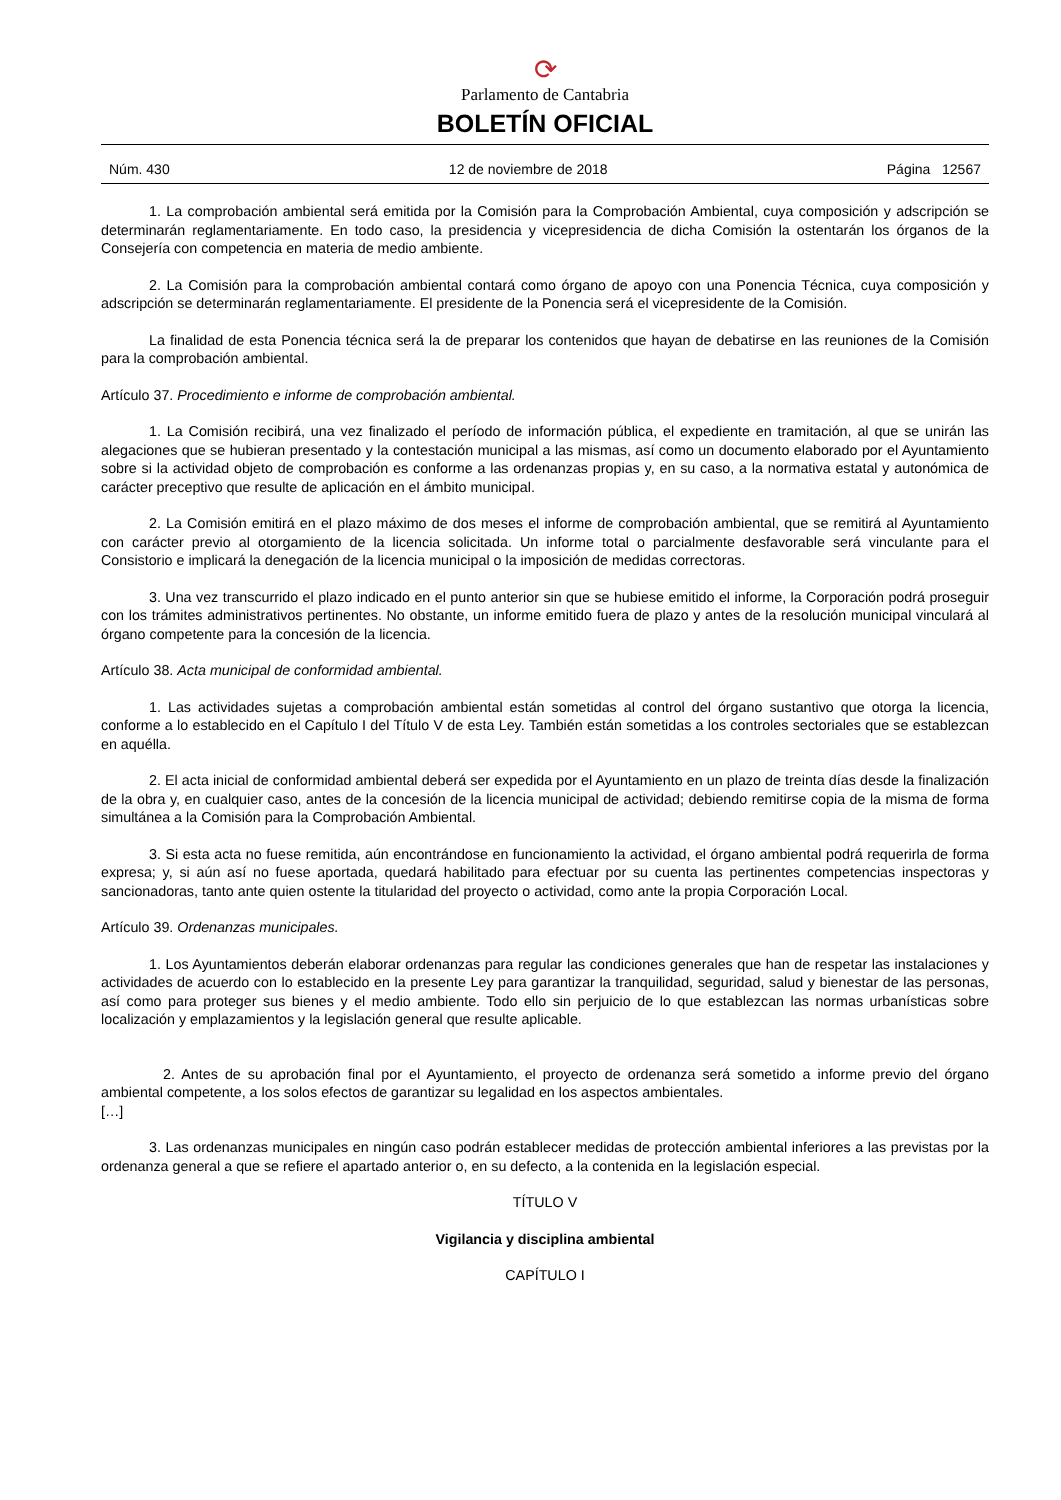⟳
Parlamento de Cantabria
BOLETÍN OFICIAL
Núm. 430 12 de noviembre de 2018 Página 12567
1. La comprobación ambiental será emitida por la Comisión para la Comprobación Ambiental, cuya composición y adscripción se determinarán reglamentariamente. En todo caso, la presidencia y vicepresidencia de dicha Comisión la ostentarán los órganos de la Consejería con competencia en materia de medio ambiente.
2. La Comisión para la comprobación ambiental contará como órgano de apoyo con una Ponencia Técnica, cuya composición y adscripción se determinarán reglamentariamente. El presidente de la Ponencia será el vicepresidente de la Comisión.
La finalidad de esta Ponencia técnica será la de preparar los contenidos que hayan de debatirse en las reuniones de la Comisión para la comprobación ambiental.
Artículo 37. Procedimiento e informe de comprobación ambiental.
1. La Comisión recibirá, una vez finalizado el período de información pública, el expediente en tramitación, al que se unirán las alegaciones que se hubieran presentado y la contestación municipal a las mismas, así como un documento elaborado por el Ayuntamiento sobre si la actividad objeto de comprobación es conforme a las ordenanzas propias y, en su caso, a la normativa estatal y autonómica de carácter preceptivo que resulte de aplicación en el ámbito municipal.
2. La Comisión emitirá en el plazo máximo de dos meses el informe de comprobación ambiental, que se remitirá al Ayuntamiento con carácter previo al otorgamiento de la licencia solicitada. Un informe total o parcialmente desfavorable será vinculante para el Consistorio e implicará la denegación de la licencia municipal o la imposición de medidas correctoras.
3. Una vez transcurrido el plazo indicado en el punto anterior sin que se hubiese emitido el informe, la Corporación podrá proseguir con los trámites administrativos pertinentes. No obstante, un informe emitido fuera de plazo y antes de la resolución municipal vinculará al órgano competente para la concesión de la licencia.
Artículo 38. Acta municipal de conformidad ambiental.
1. Las actividades sujetas a comprobación ambiental están sometidas al control del órgano sustantivo que otorga la licencia, conforme a lo establecido en el Capítulo I del Título V de esta Ley. También están sometidas a los controles sectoriales que se establezcan en aquélla.
2. El acta inicial de conformidad ambiental deberá ser expedida por el Ayuntamiento en un plazo de treinta días desde la finalización de la obra y, en cualquier caso, antes de la concesión de la licencia municipal de actividad; debiendo remitirse copia de la misma de forma simultánea a la Comisión para la Comprobación Ambiental.
3. Si esta acta no fuese remitida, aún encontrándose en funcionamiento la actividad, el órgano ambiental podrá requerirla de forma expresa; y, si aún así no fuese aportada, quedará habilitado para efectuar por su cuenta las pertinentes competencias inspectoras y sancionadoras, tanto ante quien ostente la titularidad del proyecto o actividad, como ante la propia Corporación Local.
Artículo 39. Ordenanzas municipales.
1. Los Ayuntamientos deberán elaborar ordenanzas para regular las condiciones generales que han de respetar las instalaciones y actividades de acuerdo con lo establecido en la presente Ley para garantizar la tranquilidad, seguridad, salud y bienestar de las personas, así como para proteger sus bienes y el medio ambiente. Todo ello sin perjuicio de lo que establezcan las normas urbanísticas sobre localización y emplazamientos y la legislación general que resulte aplicable.
2. Antes de su aprobación final por el Ayuntamiento, el proyecto de ordenanza será sometido a informe previo del órgano ambiental competente, a los solos efectos de garantizar su legalidad en los aspectos ambientales.
[…]
3. Las ordenanzas municipales en ningún caso podrán establecer medidas de protección ambiental inferiores a las previstas por la ordenanza general a que se refiere el apartado anterior o, en su defecto, a la contenida en la legislación especial.
TÍTULO V
Vigilancia y disciplina ambiental
CAPÍTULO I